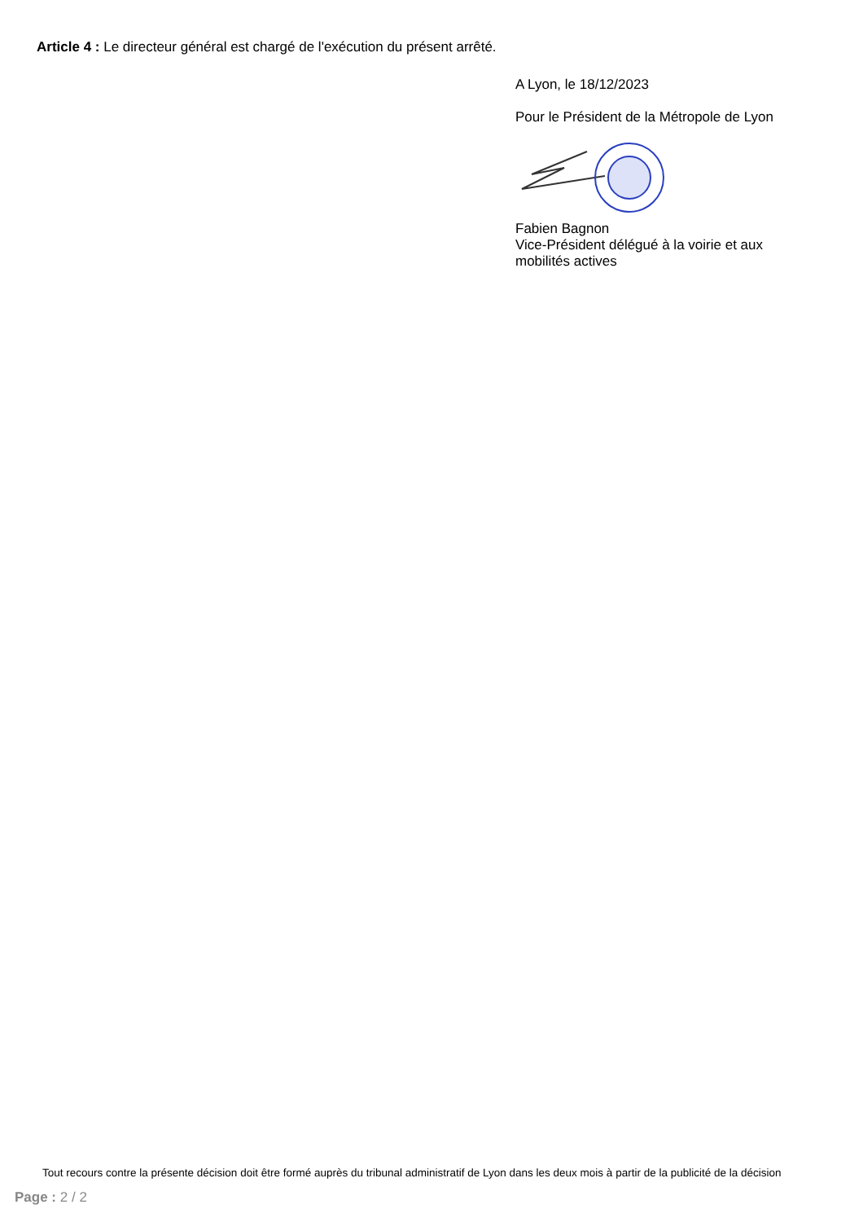Article 4 : Le directeur général est chargé de l'exécution du présent arrêté.
A Lyon, le 18/12/2023
Pour le Président de la Métropole de Lyon
Fabien Bagnon
Vice-Président délégué à la voirie et aux mobilités actives
Tout recours contre la présente décision doit être formé auprès du tribunal administratif de Lyon dans les deux mois à partir de la publicité de la décision
Page : 2 / 2